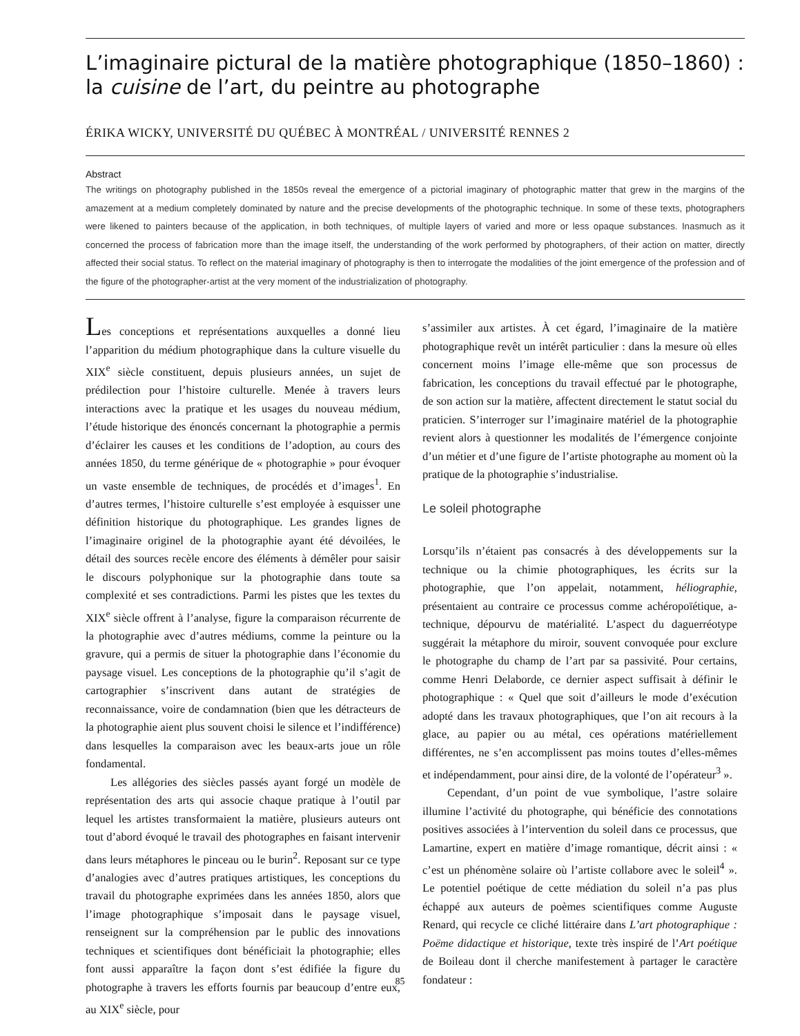L’imaginaire pictural de la matière photographique (1850–1860) : la cuisine de l’art, du peintre au photographe
ÉRIKA WICKY, UNIVERSITÉ DU QUÉBEC À MONTRÉAL / UNIVERSITÉ RENNES 2
Abstract
The writings on photography published in the 1850s reveal the emergence of a pictorial imaginary of photographic matter that grew in the margins of the amazement at a medium completely dominated by nature and the precise developments of the photographic technique. In some of these texts, photographers were likened to painters because of the application, in both techniques, of multiple layers of varied and more or less opaque substances. Inasmuch as it concerned the process of fabrication more than the image itself, the understanding of the work performed by photographers, of their action on matter, directly affected their social status. To reflect on the material imaginary of photography is then to interrogate the modalities of the joint emergence of the profession and of the figure of the photographer-artist at the very moment of the industrialization of photography.
Les conceptions et représentations auxquelles a donné lieu l’apparition du médium photographique dans la culture visuelle du XIX<sup>e</sup> siècle constituent, depuis plusieurs années, un sujet de prédilection pour l’histoire culturelle. Menée à travers leurs interactions avec la pratique et les usages du nouveau médium, l’étude historique des énoncés concernant la photographie a permis d’éclairer les causes et les conditions de l’adoption, au cours des années 1850, du terme générique de « photographie » pour évoquer un vaste ensemble de techniques, de procédés et d’images<sup>1</sup>. En d’autres termes, l’histoire culturelle s’est employée à esquisser une définition historique du photographique. Les grandes lignes de l’imaginaire originel de la photographie ayant été dévoilées, le détail des sources recèle encore des éléments à démêler pour saisir le discours polyphonique sur la photographie dans toute sa complexité et ses contradictions. Parmi les pistes que les textes du XIX<sup>e</sup> siècle offrent à l’analyse, figure la comparaison récurrente de la photographie avec d’autres médiums, comme la peinture ou la gravure, qui a permis de situer la photographie dans l’économie du paysage visuel. Les conceptions de la photographie qu’il s’agit de cartographier s’inscrivent dans autant de stratégies de reconnaissance, voire de condamnation (bien que les détracteurs de la photographie aient plus souvent choisi le silence et l’indifférence) dans lesquelles la comparaison avec les beaux-arts joue un rôle fondamental.
Les allégories des siècles passés ayant forgé un modèle de représentation des arts qui associe chaque pratique à l’outil par lequel les artistes transformaient la matière, plusieurs auteurs ont tout d’abord évoqué le travail des photographes en faisant intervenir dans leurs métaphores le pinceau ou le burin<sup>2</sup>. Reposant sur ce type d’analogies avec d’autres pratiques artistiques, les conceptions du travail du photographe exprimées dans les années 1850, alors que l’image photographique s’imposait dans le paysage visuel, renseignent sur la compréhension par le public des innovations techniques et scientifiques dont bénéficiait la photographie; elles font aussi apparaître la façon dont s’est édifiée la figure du photographe à travers les efforts fournis par beaucoup d’entre eux, au XIX<sup>e</sup> siècle, pour
s’assimiler aux artistes. À cet égard, l’imaginaire de la matière photographique revêt un intérêt particulier : dans la mesure où elles concernent moins l’image elle-même que son processus de fabrication, les conceptions du travail effectué par le photographe, de son action sur la matière, affectent directement le statut social du praticien. S’interroger sur l’imaginaire matériel de la photographie revient alors à questionner les modalités de l’émergence conjointe d’un métier et d’une figure de l’artiste photographe au moment où la pratique de la photographie s’industrialise.
Le soleil photographe
Lorsqu’ils n’étaient pas consacrés à des développements sur la technique ou la chimie photographiques, les écrits sur la photographie, que l’on appelait, notamment, héliographie, présentaient au contraire ce processus comme achéropoïétique, a-technique, dépourvu de matérialité. L’aspect du daguerréotype suggérait la métaphore du miroir, souvent convoquée pour exclure le photographe du champ de l’art par sa passivité. Pour certains, comme Henri Delaborde, ce dernier aspect suffisait à définir le photographique : « Quel que soit d’ailleurs le mode d’exécution adopté dans les travaux photographiques, que l’on ait recours à la glace, au papier ou au métal, ces opérations matériellement différentes, ne s’en accomplissent pas moins toutes d’elles-mêmes et indépendamment, pour ainsi dire, de la volonté de l’opérateur<sup>3</sup> ».
Cependant, d’un point de vue symbolique, l’astre solaire illumine l’activité du photographe, qui bénéficie des connotations positives associées à l’intervention du soleil dans ce processus, que Lamartine, expert en matière d’image romantique, décrit ainsi : « c’est un phénomène solaire où l’artiste collabore avec le soleil<sup>4</sup> ». Le potentiel poétique de cette médiation du soleil n’a pas plus échappé aux auteurs de poèmes scientifiques comme Auguste Renard, qui recycle ce cliché littéraire dans L’art photographique : Poëme didactique et historique, texte très inspiré de l’Art poétique de Boileau dont il cherche manifestement à partager le caractère fondateur :
85